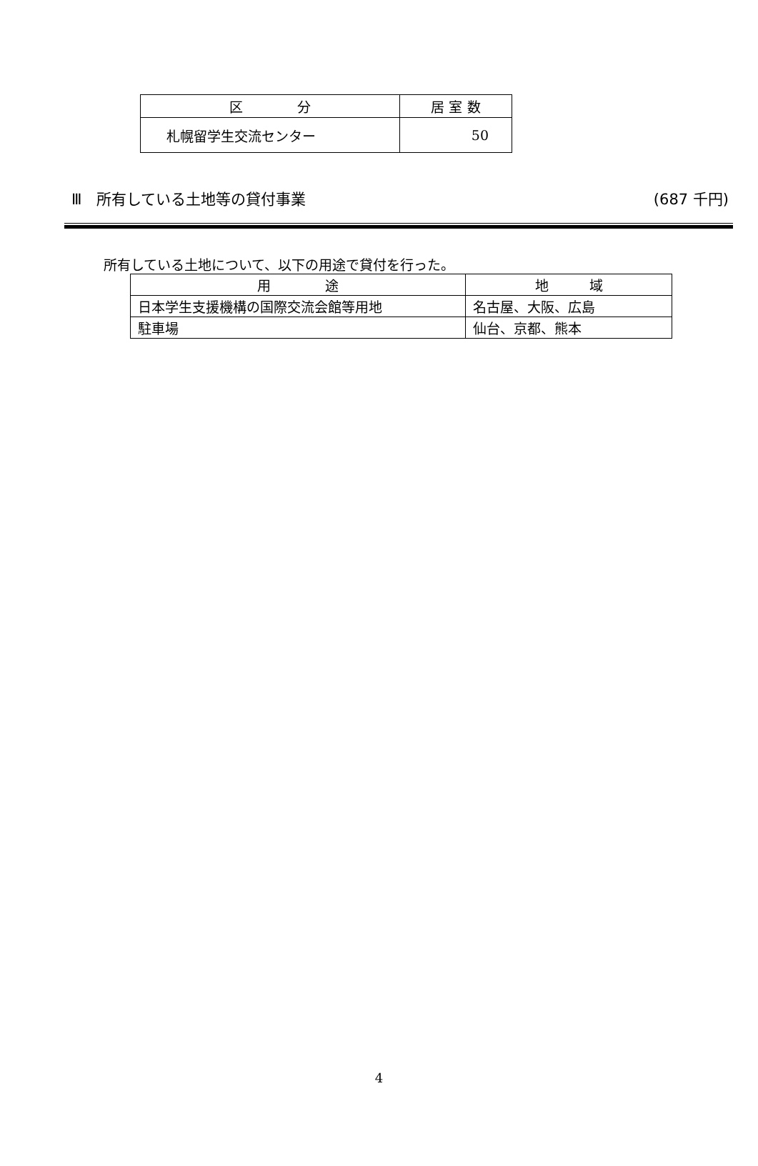| 区 分 | 居 室 数 |
| --- | --- |
| 札幌留学生交流センター | 50 |
Ⅲ　所有している土地等の貸付事業 (687 千円)
所有している土地について、以下の用途で貸付を行った。
| 用 途 | 地 域 |
| --- | --- |
| 日本学生支援機構の国際交流会館等用地 | 名古屋、大阪、広島 |
| 駐車場 | 仙台、京都、熊本 |
4